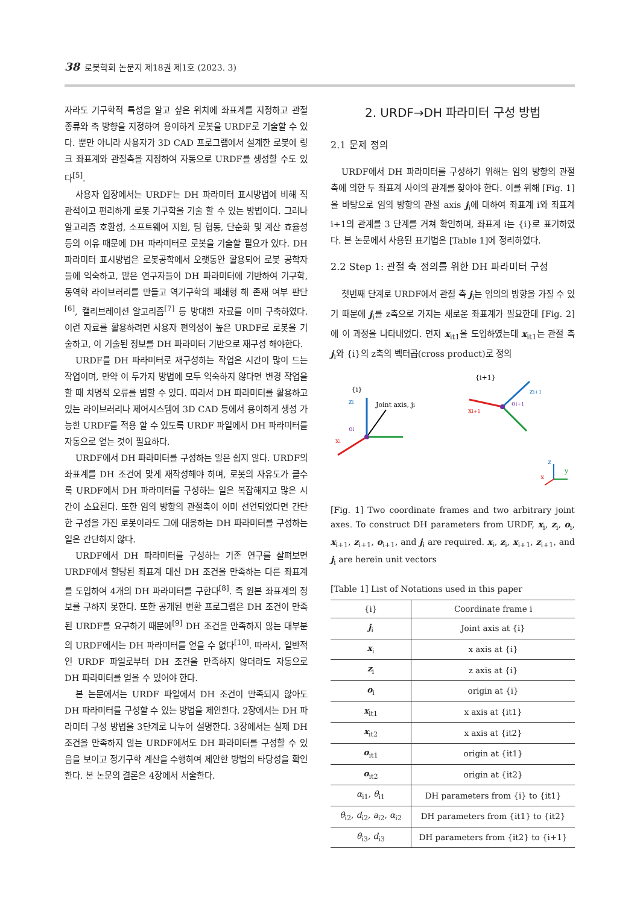38 로봇학회 논문지 제18권 제1호 (2023. 3)
자라도 기구학적 특성을 알고 싶은 위치에 좌표계를 지정하고 관절 종류와 축 방향을 지정하여 용이하게 로봇을 URDF로 기술할 수 있다. 뿐만 아니라 사용자가 3D CAD 프로그램에서 설계한 로봇에 링크 좌표계와 관절축을 지정하여 자동으로 URDF를 생성할 수도 있다<sup>[5]</sup>.
사용자 입장에서는 URDF는 DH 파라미터 표시방법에 비해 직관적이고 편리하게 로봇 기구학을 기술 할 수 있는 방법이다. 그러나 알고리즘 호환성, 소프트웨어 지원, 팀 협동, 단순화 및 계산 효율성 등의 이유 때문에 DH 파라미터로 로봇을 기술할 필요가 있다. DH 파라미터 표시방법은 로봇공학에서 오랫동안 활용되어 로봇 공학자들에 익숙하고, 많은 연구자들이 DH 파라미터에 기반하여 기구학, 동역학 라이브러리를 만들고 역기구학의 폐쇄형 해 존재 여부 판단<sup>[6]</sup>, 캘리브레이션 알고리즘<sup>[7]</sup> 등 방대한 자료를 이미 구축하였다. 이런 자료를 활용하려면 사용자 편의성이 높은 URDF로 로봇을 기술하고, 이 기술된 정보를 DH 파라미터 기반으로 재구성 해야한다.
URDF를 DH 파라미터로 재구성하는 작업은 시간이 많이 드는 작업이며, 만약 이 두가지 방법에 모두 익숙하지 않다면 변경 작업을 할 때 치명적 오류를 범할 수 있다. 따라서 DH 파라미터를 활용하고 있는 라이브러리나 제어시스템에 3D CAD 등에서 용이하게 생성 가능한 URDF를 적용 할 수 있도록 URDF 파일에서 DH 파라미터를 자동으로 얻는 것이 필요하다.
URDF에서 DH 파라미터를 구성하는 일은 쉽지 않다. URDF의 좌표계를 DH 조건에 맞게 재작성해야 하며, 로봇의 자유도가 클수록 URDF에서 DH 파라미터를 구성하는 일은 복잡해지고 많은 시간이 소요된다. 또한 임의 방향의 관절축이 이미 선언되었다면 간단한 구성을 가진 로봇이라도 그에 대응하는 DH 파라미터를 구성하는 일은 간단하지 않다.
URDF에서 DH 파라미터를 구성하는 기존 연구를 살펴보면 URDF에서 할당된 좌표계 대신 DH 조건을 만족하는 다른 좌표계를 도입하여 4개의 DH 파라미터를 구한다<sup>[8]</sup>. 즉 원본 좌표계의 정보를 구하지 못한다. 또한 공개된 변환 프로그램은 DH 조건이 만족된 URDF를 요구하기 때문에<sup>[9]</sup> DH 조건을 만족하지 않는 대부분의 URDF에서는 DH 파라미터를 얻을 수 없다<sup>[10]</sup>. 따라서, 일반적인 URDF 파일로부터 DH 조건을 만족하지 않더라도 자동으로 DH 파라미터를 얻을 수 있어야 한다.
본 논문에서는 URDF 파일에서 DH 조건이 만족되지 않아도 DH 파라미터를 구성할 수 있는 방법을 제안한다. 2장에서는 DH 파라미터 구성 방법을 3단계로 나누어 설명한다. 3장에서는 실제 DH 조건을 만족하지 않는 URDF에서도 DH 파라미터를 구성할 수 있음을 보이고 정기구학 계산을 수행하여 제안한 방법의 타당성을 확인한다. 본 논문의 결론은 4장에서 서술한다.
2. URDF→DH 파라미터 구성 방법
2.1 문제 정의
URDF에서 DH 파라미터를 구성하기 위해는 임의 방향의 관절 축에 의한 두 좌표계 사이의 관계를 찾아야 한다. 이를 위해 [Fig. 1]을 바탕으로 임의 방향의 관절 axis j<sub>i</sub>에 대하여 좌표계 i와 좌표계 i+1의 관계를 3 단계를 거쳐 확인하며, 좌표계 i는 {i}로 표기하였다. 본 논문에서 사용된 표기법은 [Table 1]에 정리하였다.
2.2 Step 1: 관절 축 정의를 위한 DH 파라미터 구성
첫번째 단계로 URDF에서 관절 축 j<sub>i</sub>는 임의의 방향을 가질 수 있기 때문에 j<sub>i</sub>를 z축으로 가지는 새로운 좌표계가 필요한데 [Fig. 2]에 이 과정을 나타내었다. 먼저 x<sub>it1</sub>을 도입하였는데 x<sub>it1</sub>는 관절 축 j<sub>i</sub>와 {i}의 z축의 벡터곱(cross product)로 정의
{i}
{i+1}
zi
xi
Joint axis, ji
oi
zi+1
xi+1
oi+1
z
y
x
[Fig. 1] Two coordinate frames and two arbitrary joint axes. To construct DH parameters from URDF, x<sub>i</sub>, z<sub>i</sub>, o<sub>i</sub>, x<sub>i+1</sub>, z<sub>i+1</sub>, o<sub>i+1</sub>, and j<sub>i</sub> are required. x<sub>i</sub>, z<sub>i</sub>, x<sub>i+1</sub>, z<sub>i+1</sub>, and j<sub>i</sub> are herein unit vectors
[Table 1] List of Notations used in this paper
| {i} | Coordinate frame i |
| --- | --- |
| j<sub>i</sub> | Joint axis at {i} |
| x<sub>i</sub> | x axis at {i} |
| z<sub>i</sub> | z axis at {i} |
| o<sub>i</sub> | origin at {i} |
| x<sub>it1</sub> | x axis at {it1} |
| x<sub>it2</sub> | x axis at {it2} |
| o<sub>it1</sub> | origin at {it1} |
| o<sub>it2</sub> | origin at {it2} |
| α<sub>i1</sub>, θ<sub>i1</sub> | DH parameters from {i} to {it1} |
| θ<sub>i2</sub>, d<sub>i2</sub>, a<sub>i2</sub>, α<sub>i2</sub> | DH parameters from {it1} to {it2} |
| θ<sub>i3</sub>, d<sub>i3</sub> | DH parameters from {it2} to {i+1} |